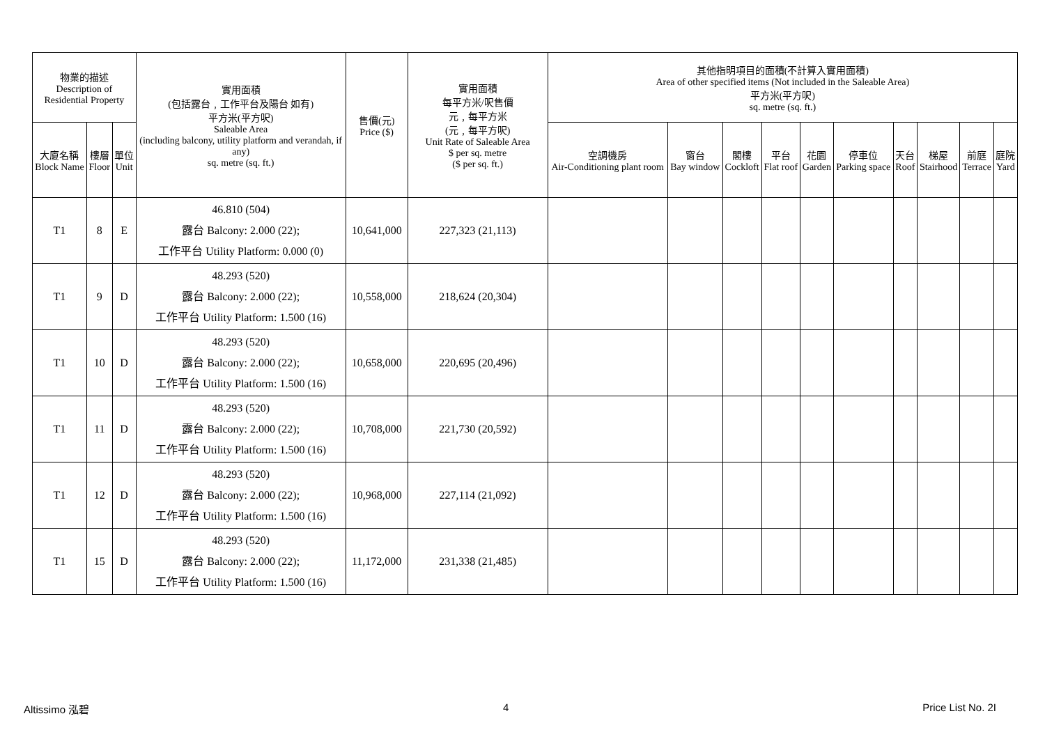| 物業的描述 Description of Residential Property | | | 實用面積 (包括露台﹐工作平台及陽台 如有) 平方米(平方呎) Saleable Area (including balcony, utility platform and verandah, if any) sq. metre (sq. ft.) | 售價(元) Price ($) | 實用面積 每平方米/呎售價 元﹐每平方米 (元﹐每平方呎) Unit Rate of Saleable Area $ per sq. metre ($ per sq. ft.) | 其他指明項目的面積(不計算入實用面積) Area of other specified items (Not included in the Saleable Area) 平方米(平方呎) sq. metre (sq. ft.) | | | | | | | | | |
| --- | --- | --- | --- | --- | --- | --- | --- | --- | --- | --- | --- | --- | --- | --- | --- |
| 大廈名稱 Block Name | 樓層 Floor | 單位 Unit | | | | 空調機房 Air-Conditioning plant room | 窗台 Bay window | 閣樓 Cockloft | 平台 Flat roof | 花園 Garden | 停車位 Parking space | 天台 Roof | 梯屋 Stairhood | 前庭 Terrace | 庭院 Yard |
| T1 | 8 | E | 46.810 (504) 露台 Balcony: 2.000 (22); 工作平台 Utility Platform: 0.000 (0) | 10,641,000 | 227,323 (21,113) | | | | | | | | | | |
| T1 | 9 | D | 48.293 (520) 露台 Balcony: 2.000 (22); 工作平台 Utility Platform: 1.500 (16) | 10,558,000 | 218,624 (20,304) | | | | | | | | | | |
| T1 | 10 | D | 48.293 (520) 露台 Balcony: 2.000 (22); 工作平台 Utility Platform: 1.500 (16) | 10,658,000 | 220,695 (20,496) | | | | | | | | | | |
| T1 | 11 | D | 48.293 (520) 露台 Balcony: 2.000 (22); 工作平台 Utility Platform: 1.500 (16) | 10,708,000 | 221,730 (20,592) | | | | | | | | | | |
| T1 | 12 | D | 48.293 (520) 露台 Balcony: 2.000 (22); 工作平台 Utility Platform: 1.500 (16) | 10,968,000 | 227,114 (21,092) | | | | | | | | | | |
| T1 | 15 | D | 48.293 (520) 露台 Balcony: 2.000 (22); 工作平台 Utility Platform: 1.500 (16) | 11,172,000 | 231,338 (21,485) | | | | | | | | | | |
Altissimo 泓碧 4 Price List No. 2I